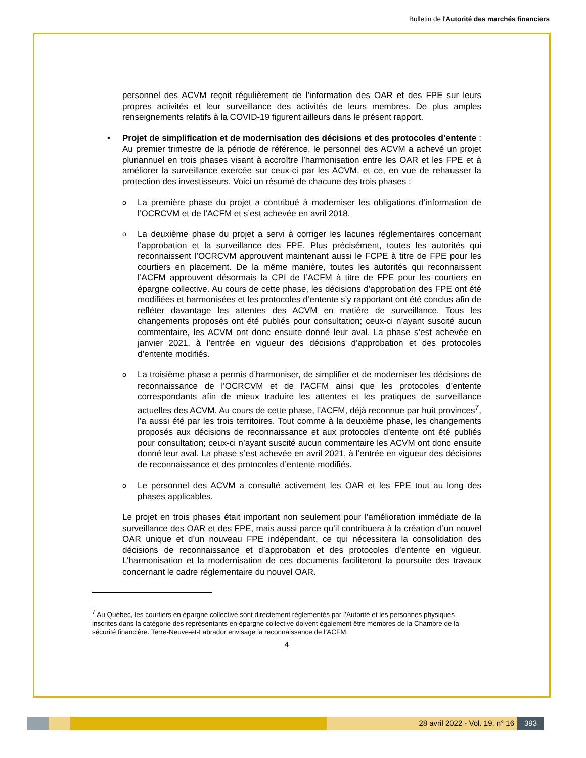Bulletin de l'Autorité des marchés financiers
personnel des ACVM reçoit régulièrement de l’information des OAR et des FPE sur leurs propres activités et leur surveillance des activités de leurs membres. De plus amples renseignements relatifs à la COVID-19 figurent ailleurs dans le présent rapport.
• Projet de simplification et de modernisation des décisions et des protocoles d’entente : Au premier trimestre de la période de référence, le personnel des ACVM a achevé un projet pluriannuel en trois phases visant à accroître l’harmonisation entre les OAR et les FPE et à améliorer la surveillance exercée sur ceux-ci par les ACVM, et ce, en vue de rehausser la protection des investisseurs. Voici un résumé de chacune des trois phases :
o
La première phase du projet a contribué à moderniser les obligations d’information de l’OCRCVM et de l’ACFM et s’est achevée en avril 2018.
o
La deuxième phase du projet a servi à corriger les lacunes réglementaires concernant l’approbation et la surveillance des FPE. Plus précisément, toutes les autorités qui reconnaissent l’OCRCVM approuvent maintenant aussi le FCPE à titre de FPE pour les courtiers en placement. De la même manière, toutes les autorités qui reconnaissent l’ACFM approuvent désormais la CPI de l’ACFM à titre de FPE pour les courtiers en épargne collective. Au cours de cette phase, les décisions d’approbation des FPE ont été modifiées et harmonisées et les protocoles d’entente s’y rapportant ont été conclus afin de refléter davantage les attentes des ACVM en matière de surveillance. Tous les changements proposés ont été publiés pour consultation; ceux-ci n’ayant suscité aucun commentaire, les ACVM ont donc ensuite donné leur aval. La phase s’est achevée en janvier 2021, à l’entrée en vigueur des décisions d’approbation et des protocoles d’entente modifiés.
o
La troisième phase a permis d’harmoniser, de simplifier et de moderniser les décisions de reconnaissance de l’OCRCVM et de l’ACFM ainsi que les protocoles d’entente correspondants afin de mieux traduire les attentes et les pratiques de surveillance actuelles des ACVM. Au cours de cette phase, l’ACFM, déjà reconnue par huit provinces<sup>7</sup>, l’a aussi été par les trois territoires. Tout comme à la deuxième phase, les changements proposés aux décisions de reconnaissance et aux protocoles d’entente ont été publiés pour consultation; ceux-ci n’ayant suscité aucun commentaire les ACVM ont donc ensuite donné leur aval. La phase s’est achevée en avril 2021, à l’entrée en vigueur des décisions de reconnaissance et des protocoles d’entente modifiés.
o
Le personnel des ACVM a consulté activement les OAR et les FPE tout au long des phases applicables.
Le projet en trois phases était important non seulement pour l’amélioration immédiate de la surveillance des OAR et des FPE, mais aussi parce qu’il contribuera à la création d’un nouvel OAR unique et d’un nouveau FPE indépendant, ce qui nécessitera la consolidation des décisions de reconnaissance et d’approbation et des protocoles d’entente en vigueur. L’harmonisation et la modernisation de ces documents faciliteront la poursuite des travaux concernant le cadre réglementaire du nouvel OAR.
<sup>7</sup> Au Québec, les courtiers en épargne collective sont directement réglementés par l’Autorité et les personnes physiques inscrites dans la catégorie des représentants en épargne collective doivent également être membres de la Chambre de la sécurité financière. Terre-Neuve-et-Labrador envisage la reconnaissance de l’ACFM.
4
28 avril 2022 - Vol. 19, n° 16 393